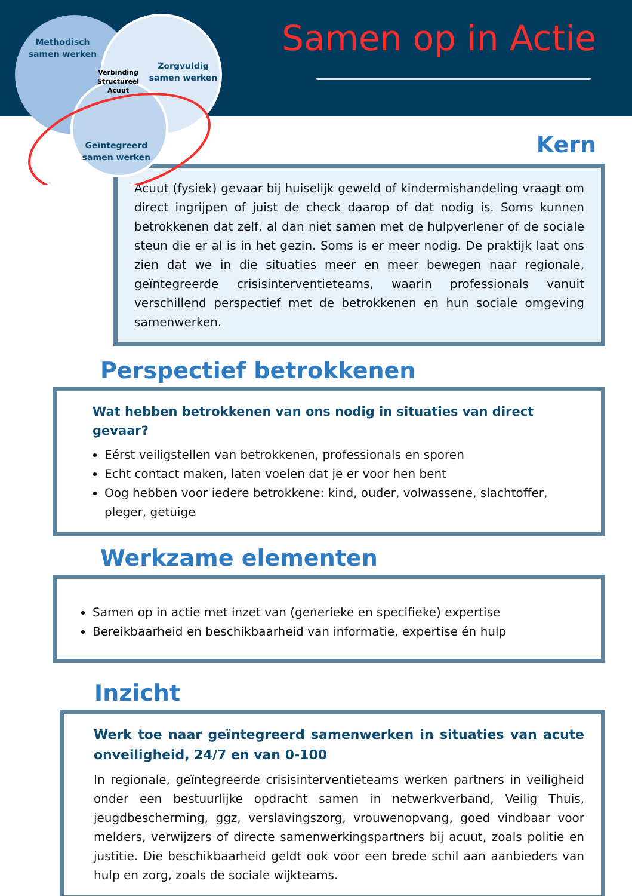Methodisch
samen werken
Zorgvuldig
samen werken
Verbinding
Structureel
Acuut
Geïntegreerd
samen werken
Samen op in Actie
Kern
Acuut (fysiek) gevaar bij huiselijk geweld of kindermishandeling vraagt om direct ingrijpen of juist de check daarop of dat nodig is. Soms kunnen betrokkenen dat zelf, al dan niet samen met de hulpverlener of de sociale steun die er al is in het gezin. Soms is er meer nodig. De praktijk laat ons zien dat we in die situaties meer en meer bewegen naar regionale, geïntegreerde crisisinterventieteams, waarin professionals vanuit verschillend perspectief met de betrokkenen en hun sociale omgeving samenwerken.
Perspectief betrokkenen
Wat hebben betrokkenen van ons nodig in situaties van direct gevaar?
Eérst veiligstellen van betrokkenen, professionals en sporen
Echt contact maken, laten voelen dat je er voor hen bent
Oog hebben voor iedere betrokkene: kind, ouder, volwassene, slachtoffer, pleger, getuige
Werkzame elementen
Samen op in actie met inzet van (generieke en specifieke) expertise
Bereikbaarheid en beschikbaarheid van informatie, expertise én hulp
Inzicht
Werk toe naar geïntegreerd samenwerken in situaties van acute onveiligheid, 24/7 en van 0-100
In regionale, geïntegreerde crisisinterventieteams werken partners in veiligheid onder een bestuurlijke opdracht samen in netwerkverband, Veilig Thuis, jeugdbescherming, ggz, verslavingszorg, vrouwenopvang, goed vindbaar voor melders, verwijzers of directe samenwerkingspartners bij acuut, zoals politie en justitie. Die beschikbaarheid geldt ook voor een brede schil aan aanbieders van hulp en zorg, zoals de sociale wijkteams.